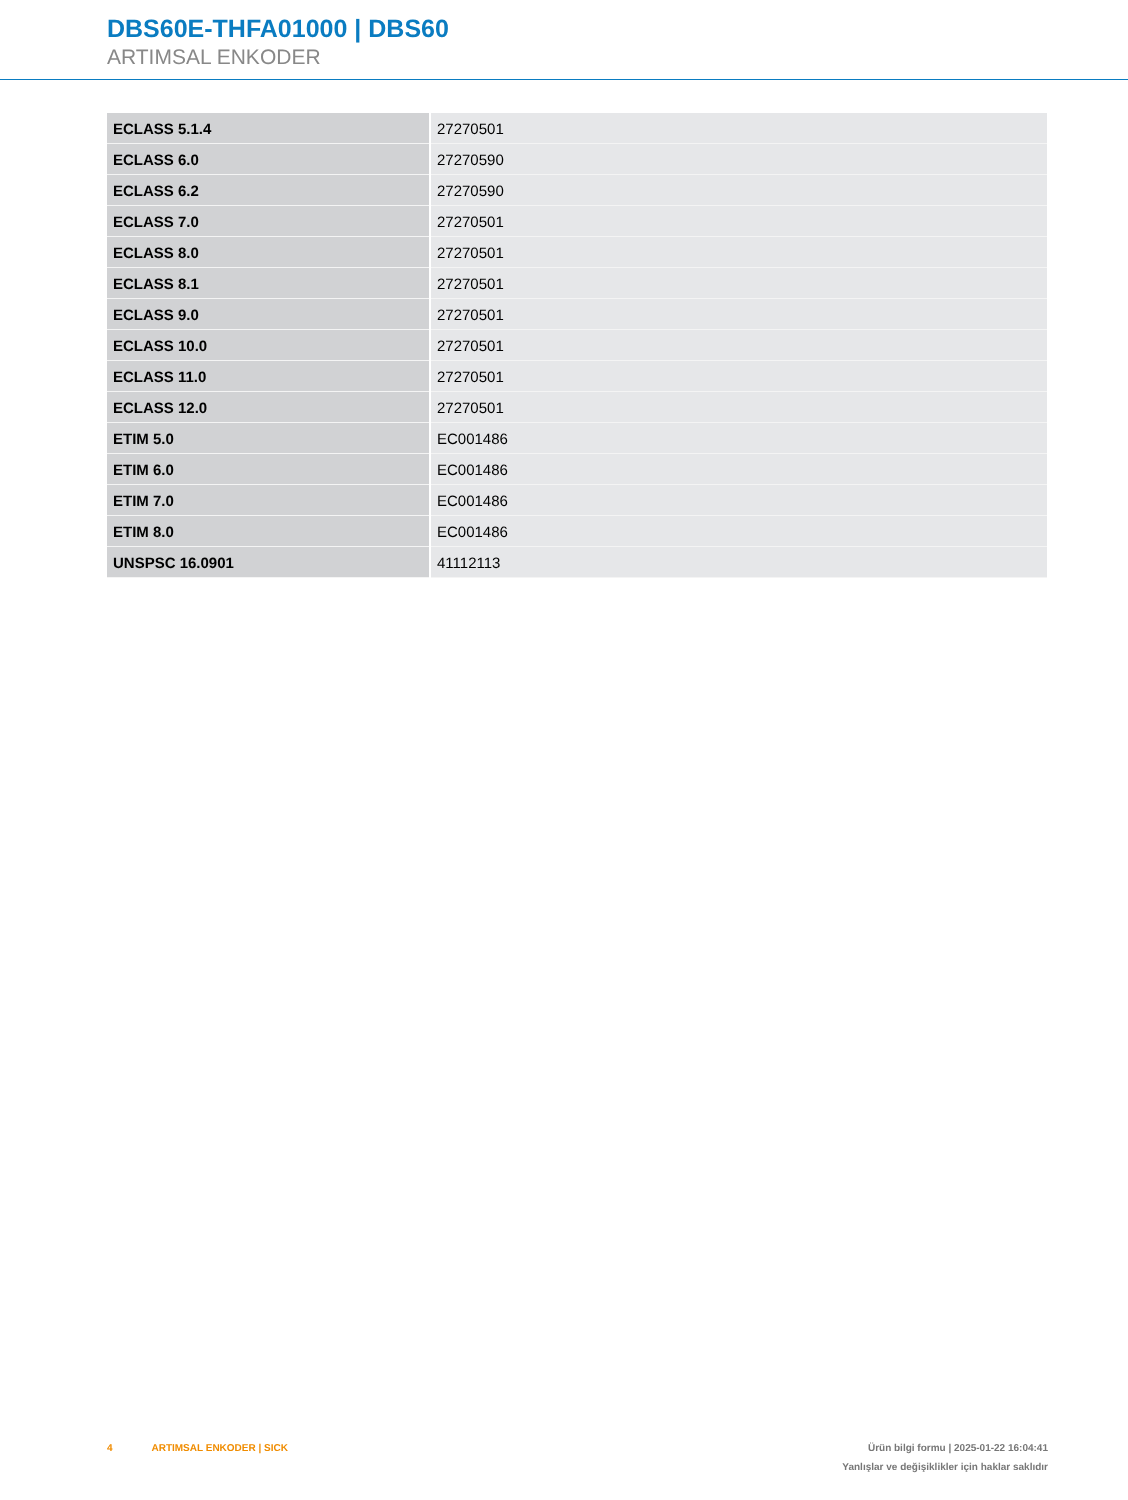DBS60E-THFA01000 | DBS60
ARTIMSAL ENKODER
| ECLASS 5.1.4 | 27270501 |
| ECLASS 6.0 | 27270590 |
| ECLASS 6.2 | 27270590 |
| ECLASS 7.0 | 27270501 |
| ECLASS 8.0 | 27270501 |
| ECLASS 8.1 | 27270501 |
| ECLASS 9.0 | 27270501 |
| ECLASS 10.0 | 27270501 |
| ECLASS 11.0 | 27270501 |
| ECLASS 12.0 | 27270501 |
| ETIM 5.0 | EC001486 |
| ETIM 6.0 | EC001486 |
| ETIM 7.0 | EC001486 |
| ETIM 8.0 | EC001486 |
| UNSPSC 16.0901 | 41112113 |
4 ARTIMSAL ENKODER | SICK
Ürün bilgi formu | 2025-01-22 16:04:41
Yanlışlar ve değişiklikler için haklar saklıdır